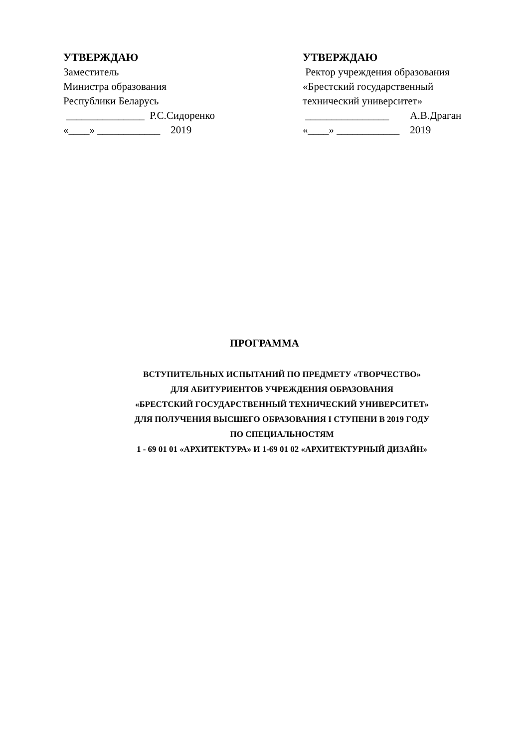УТВЕРЖДАЮ Заместитель Министра образования Республики Беларусь _______________ Р.С.Сидоренко «____» ____________ 2019
УТВЕРЖДАЮ Ректор учреждения образования «Брестский государственный технический университет» ________________ А.В.Драган «____» ____________ 2019
ПРОГРАММА
ВСТУПИТЕЛЬНЫХ ИСПЫТАНИЙ ПО ПРЕДМЕТУ «ТВОРЧЕСТВО»
ДЛЯ АБИТУРИЕНТОВ УЧРЕЖДЕНИЯ ОБРАЗОВАНИЯ
«БРЕСТСКИЙ ГОСУДАРСТВЕННЫЙ ТЕХНИЧЕСКИЙ УНИВЕРСИТЕТ»
ДЛЯ ПОЛУЧЕНИЯ ВЫСШЕГО ОБРАЗОВАНИЯ I СТУПЕНИ В 2019 ГОДУ
ПО СПЕЦИАЛЬНОСТЯМ
1 - 69 01 01 «АРХИТЕКТУРА» И 1-69 01 02 «АРХИТЕКТУРНЫЙ ДИЗАЙН»